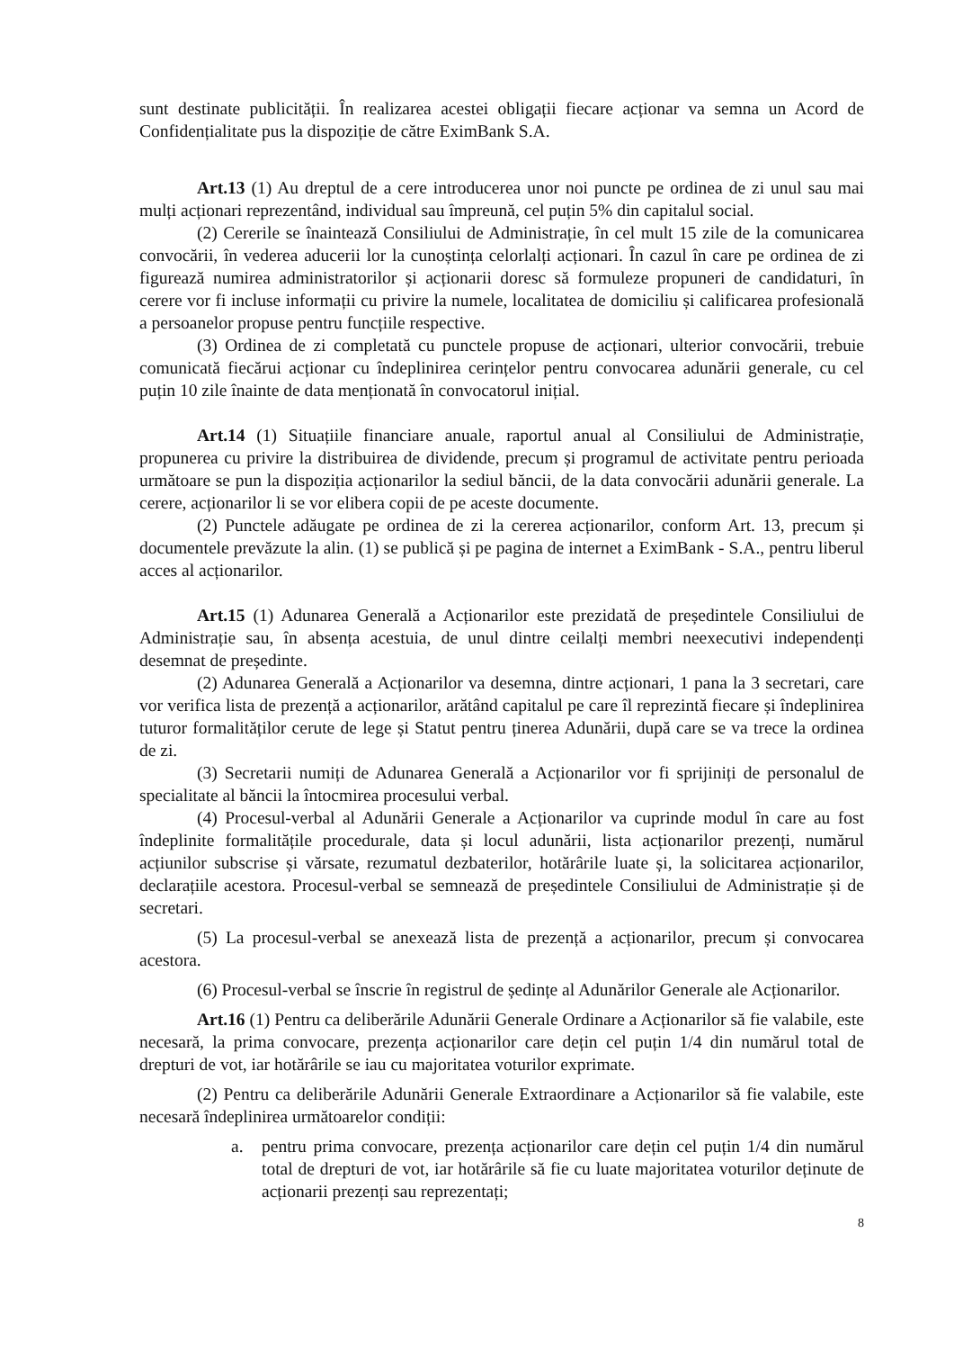sunt destinate publicității. În realizarea acestei obligații fiecare acționar va semna un Acord de Confidențialitate pus la dispoziție de către EximBank S.A.
Art.13 (1) Au dreptul de a cere introducerea unor noi puncte pe ordinea de zi unul sau mai mulți acționari reprezentând, individual sau împreună, cel puțin 5% din capitalul social.
(2) Cererile se înaintează Consiliului de Administrație, în cel mult 15 zile de la comunicarea convocării, în vederea aducerii lor la cunoștința celorlalți acționari. În cazul în care pe ordinea de zi figurează numirea administratorilor și acționarii doresc să formuleze propuneri de candidaturi, în cerere vor fi incluse informații cu privire la numele, localitatea de domiciliu și calificarea profesională a persoanelor propuse pentru funcțiile respective.
(3) Ordinea de zi completată cu punctele propuse de acționari, ulterior convocării, trebuie comunicată fiecărui acționar cu îndeplinirea cerințelor pentru convocarea adunării generale, cu cel puțin 10 zile înainte de data menționată în convocatorul inițial.
Art.14 (1) Situațiile financiare anuale, raportul anual al Consiliului de Administrație, propunerea cu privire la distribuirea de dividende, precum și programul de activitate pentru perioada următoare se pun la dispoziția acționarilor la sediul băncii, de la data convocării adunării generale. La cerere, acționarilor li se vor elibera copii de pe aceste documente.
(2) Punctele adăugate pe ordinea de zi la cererea acționarilor, conform Art. 13, precum și documentele prevăzute la alin. (1) se publică și pe pagina de internet a EximBank - S.A., pentru liberul acces al acționarilor.
Art.15 (1) Adunarea Generală a Acționarilor este prezidată de președintele Consiliului de Administrație sau, în absența acestuia, de unul dintre ceilalți membri neexecutivi independenți desemnat de președinte.
(2) Adunarea Generală a Acționarilor va desemna, dintre acționari, 1 pana la 3 secretari, care vor verifica lista de prezență a acționarilor, arătând capitalul pe care îl reprezintă fiecare și îndeplinirea tuturor formalităților cerute de lege și Statut pentru ținerea Adunării, după care se va trece la ordinea de zi.
(3) Secretarii numiți de Adunarea Generală a Acționarilor vor fi sprijiniți de personalul de specialitate al băncii la întocmirea procesului verbal.
(4) Procesul-verbal al Adunării Generale a Acționarilor va cuprinde modul în care au fost îndeplinite formalitățile procedurale, data și locul adunării, lista acționarilor prezenți, numărul acțiunilor subscrise și vărsate, rezumatul dezbaterilor, hotărârile luate și, la solicitarea acționarilor, declarațiile acestora. Procesul-verbal se semnează de președintele Consiliului de Administrație și de secretari.
(5) La procesul-verbal se anexează lista de prezență a acționarilor, precum și convocarea acestora.
(6) Procesul-verbal se înscrie în registrul de ședințe al Adunărilor Generale ale Acționarilor.
Art.16 (1) Pentru ca deliberările Adunării Generale Ordinare a Acționarilor să fie valabile, este necesară, la prima convocare, prezența acționarilor care dețin cel puțin 1/4 din numărul total de drepturi de vot, iar hotărârile se iau cu majoritatea voturilor exprimate.
(2) Pentru ca deliberările Adunării Generale Extraordinare a Acționarilor să fie valabile, este necesară îndeplinirea următoarelor condiții:
a. pentru prima convocare, prezența acționarilor care dețin cel puțin 1/4 din numărul total de drepturi de vot, iar hotărârile să fie cu luate majoritatea voturilor deținute de acționarii prezenți sau reprezentați;
8